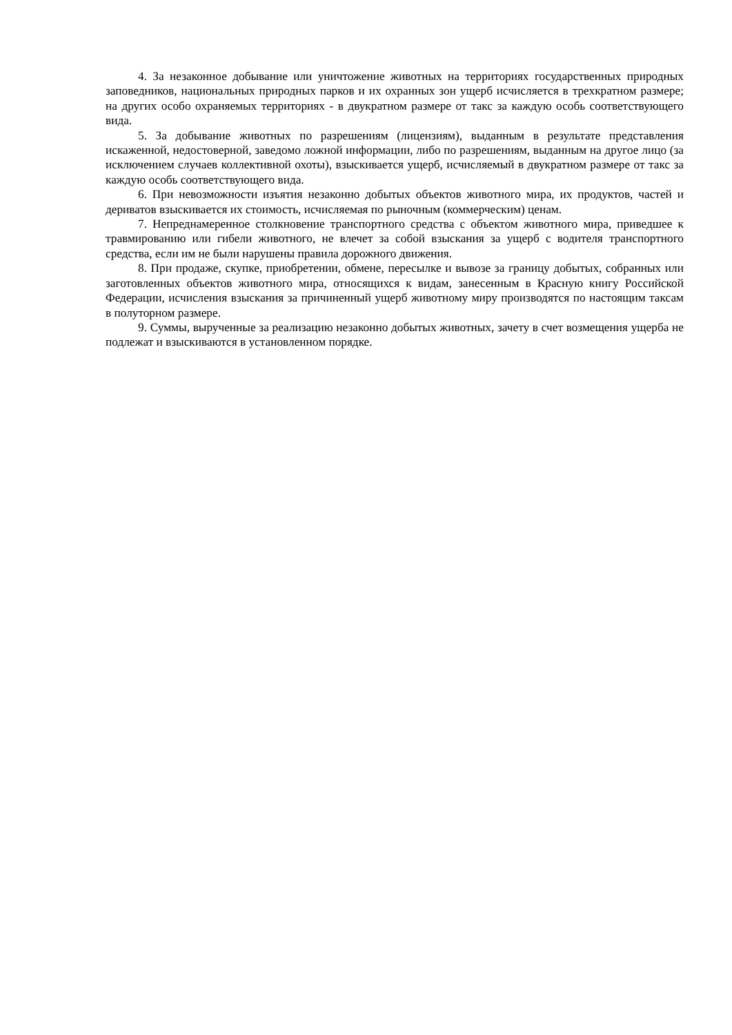4. За незаконное добывание или уничтожение животных на территориях государственных природных заповедников, национальных природных парков и их охранных зон ущерб исчисляется в трехкратном размере; на других особо охраняемых территориях - в двукратном размере от такс за каждую особь соответствующего вида.
5. За добывание животных по разрешениям (лицензиям), выданным в результате представления искаженной, недостоверной, заведомо ложной информации, либо по разрешениям, выданным на другое лицо (за исключением случаев коллективной охоты), взыскивается ущерб, исчисляемый в двукратном размере от такс за каждую особь соответствующего вида.
6. При невозможности изъятия незаконно добытых объектов животного мира, их продуктов, частей и дериватов взыскивается их стоимость, исчисляемая по рыночным (коммерческим) ценам.
7. Непреднамеренное столкновение транспортного средства с объектом животного мира, приведшее к травмированию или гибели животного, не влечет за собой взыскания за ущерб с водителя транспортного средства, если им не были нарушены правила дорожного движения.
8. При продаже, скупке, приобретении, обмене, пересылке и вывозе за границу добытых, собранных или заготовленных объектов животного мира, относящихся к видам, занесенным в Красную книгу Российской Федерации, исчисления взыскания за причиненный ущерб животному миру производятся по настоящим таксам в полуторном размере.
9. Суммы, вырученные за реализацию незаконно добытых животных, зачету в счет возмещения ущерба не подлежат и взыскиваются в установленном порядке.